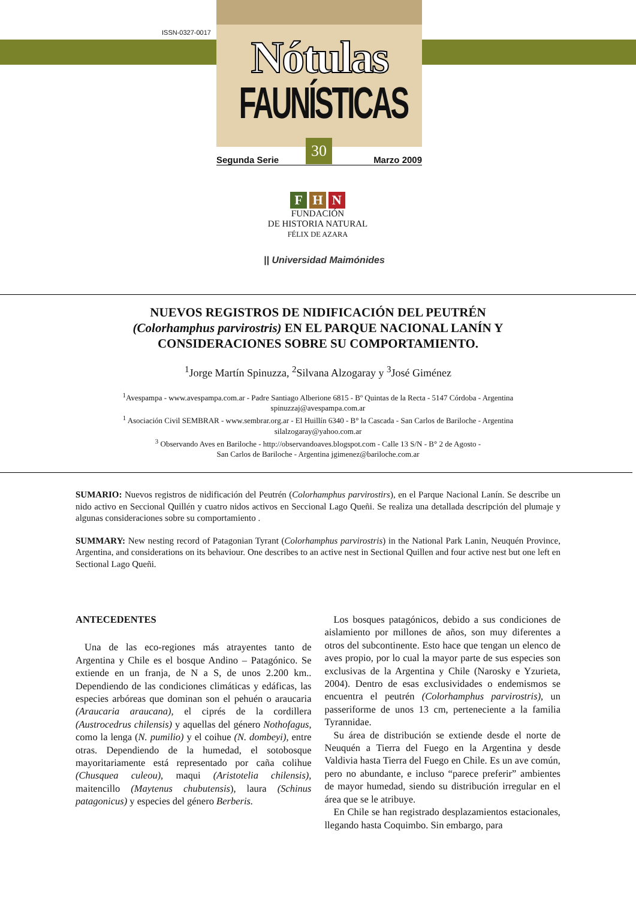ISSN-0327-0017 Nótulas
FAUNÍSTICAS
Segunda Serie Marzo 2009
30
F H N
FUNDACIÓN
DE HISTORIA NATURAL
FÉLIX DE AZARA
|| Universidad Maimónides
NUEVOS REGISTROS DE NIDIFICACIÓN DEL PEUTRÉN
(Colorhamphus parvirostris) EN EL PARQUE NACIONAL LANÍN Y
CONSIDERACIONES SOBRE SU COMPORTAMIENTO.
<sup>1</sup> Jorge Martín Spinuzza, <sup>2</sup>Silvana Alzogaray y <sup>3</sup>José Giménez
<sup>1</sup> Avespampa - www.avespampa.com.ar - Padre Santiago Alberione 6815 - Bº Quintas de la Recta - 5147 Córdoba - Argentina
spinuzzaj@avespampa.com.ar
<sup>1</sup> Asociación Civil SEMBRAR - www.sembrar.org.ar - El Huillín 6340 - B° la Cascada - San Carlos de Bariloche - Argentina
silalzogaray@yahoo.com.ar
<sup>3</sup> Observando Aves en Bariloche - http://observandoaves.blogspot.com - Calle 13 S/N - B° 2 de Agosto -
San Carlos de Bariloche - Argentina jgimenez@bariloche.com.ar
SUMARIO: Nuevos registros de nidificación del Peutrén (Colorhamphus parvirostirs), en el Parque Nacional Lanín. Se describe un nido activo en Seccional Quillén y cuatro nidos activos en Seccional Lago Queñi. Se realiza una detallada descripción del plumaje y algunas consideraciones sobre su comportamiento .
SUMMARY: New nesting record of Patagonian Tyrant (Colorhamphus parvirostris) in the National Park Lanin, Neuquén Province, Argentina, and considerations on its behaviour. One describes to an active nest in Sectional Quillen and four active nest but one left en Sectional Lago Queñi.
ANTECEDENTES
Una de las eco-regiones más atrayentes tanto de Argentina y Chile es el bosque Andino – Patagónico. Se extiende en un franja, de N a S, de unos 2.200 km.. Dependiendo de las condiciones climáticas y edáficas, las especies arbóreas que dominan son el pehuén o araucaria (Araucaria araucana), el ciprés de la cordillera (Austrocedrus chilensis) y aquellas del género Nothofagus, como la lenga (N. pumilio) y el coihue (N. dombeyi), entre otras. Dependiendo de la humedad, el sotobosque mayoritariamente está representado por caña colihue (Chusquea culeou), maqui (Aristotelia chilensis), maitencillo (Maytenus chubutensis), laura (Schinus patagonicus) y especies del género Berberis.
Los bosques patagónicos, debido a sus condiciones de aislamiento por millones de años, son muy diferentes a otros del subcontinente. Esto hace que tengan un elenco de aves propio, por lo cual la mayor parte de sus especies son exclusivas de la Argentina y Chile (Narosky e Yzurieta, 2004). Dentro de esas exclusividades o endemismos se encuentra el peutrén (Colorhamphus parvirostris), un passeriforme de unos 13 cm, perteneciente a la familia Tyrannidae.
Su área de distribución se extiende desde el norte de Neuquén a Tierra del Fuego en la Argentina y desde Valdivia hasta Tierra del Fuego en Chile. Es un ave común, pero no abundante, e incluso “parece preferir” ambientes de mayor humedad, siendo su distribución irregular en el área que se le atribuye.
En Chile se han registrado desplazamientos estacionales, llegando hasta Coquimbo. Sin embargo, para